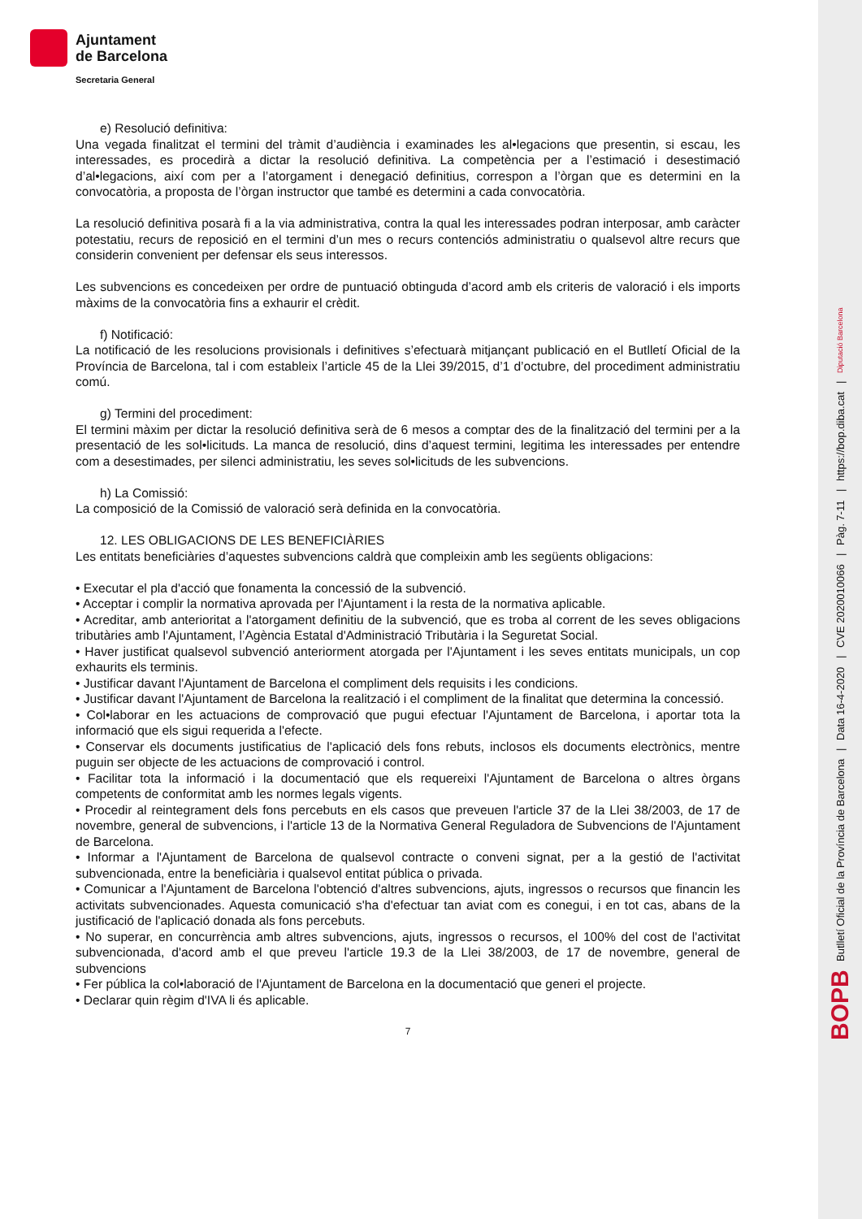BOPB Butlletí Oficial de la Província de Barcelona | Data 16-4-2020 | CVE 2020010066 | Pàg. 7-11 | https://bop.diba.cat | Diputació Barcelona
Ajuntament
de Barcelona
Secretaria General
e) Resolució definitiva:
Una vegada finalitzat el termini del tràmit d’audiència i examinades les al•legacions que presentin, si escau, les interessades, es procedirà a dictar la resolució definitiva. La competència per a l’estimació i desestimació d’al•legacions, així com per a l’atorgament i denegació definitius, correspon a l’òrgan que es determini en la convocatòria, a proposta de l’òrgan instructor que també es determini a cada convocatòria.
La resolució definitiva posarà fi a la via administrativa, contra la qual les interessades podran interposar, amb caràcter potestatiu, recurs de reposició en el termini d’un mes o recurs contenciós administratiu o qualsevol altre recurs que considerin convenient per defensar els seus interessos.
Les subvencions es concedeixen per ordre de puntuació obtinguda d’acord amb els criteris de valoració i els imports màxims de la convocatòria fins a exhaurir el crèdit.
f) Notificació:
La notificació de les resolucions provisionals i definitives s’efectuarà mitjançant publicació en el Butlletí Oficial de la Província de Barcelona, tal i com estableix l’article 45 de la Llei 39/2015, d’1 d’octubre, del procediment administratiu comú.
g) Termini del procediment:
El termini màxim per dictar la resolució definitiva serà de 6 mesos a comptar des de la finalització del termini per a la presentació de les sol•licituds. La manca de resolució, dins d’aquest termini, legitima les interessades per entendre com a desestimades, per silenci administratiu, les seves sol•licituds de les subvencions.
h) La Comissió:
La composició de la Comissió de valoració serà definida en la convocatòria.
12. LES OBLIGACIONS DE LES BENEFICIÀRIES
Les entitats beneficiàries d’aquestes subvencions caldrà que compleixin amb les següents obligacions:
• Executar el pla d'acció que fonamenta la concessió de la subvenció.
• Acceptar i complir la normativa aprovada per l'Ajuntament i la resta de la normativa aplicable.
• Acreditar, amb anterioritat a l'atorgament definitiu de la subvenció, que es troba al corrent de les seves obligacions tributàries amb l'Ajuntament, l’Agència Estatal d'Administració Tributària i la Seguretat Social.
• Haver justificat qualsevol subvenció anteriorment atorgada per l'Ajuntament i les seves entitats municipals, un cop exhaurits els terminis.
• Justificar davant l'Ajuntament de Barcelona el compliment dels requisits i les condicions.
• Justificar davant l'Ajuntament de Barcelona la realització i el compliment de la finalitat que determina la concessió.
• Col•laborar en les actuacions de comprovació que pugui efectuar l'Ajuntament de Barcelona, i aportar tota la informació que els sigui requerida a l'efecte.
• Conservar els documents justificatius de l'aplicació dels fons rebuts, inclosos els documents electrònics, mentre puguin ser objecte de les actuacions de comprovació i control.
• Facilitar tota la informació i la documentació que els requereixi l'Ajuntament de Barcelona o altres òrgans competents de conformitat amb les normes legals vigents.
• Procedir al reintegrament dels fons percebuts en els casos que preveuen l'article 37 de la Llei 38/2003, de 17 de novembre, general de subvencions, i l'article 13 de la Normativa General Reguladora de Subvencions de l'Ajuntament de Barcelona.
• Informar a l'Ajuntament de Barcelona de qualsevol contracte o conveni signat, per a la gestió de l'activitat subvencionada, entre la beneficiària i qualsevol entitat pública o privada.
• Comunicar a l'Ajuntament de Barcelona l'obtenció d'altres subvencions, ajuts, ingressos o recursos que financin les activitats subvencionades. Aquesta comunicació s'ha d'efectuar tan aviat com es conegui, i en tot cas, abans de la justificació de l'aplicació donada als fons percebuts.
• No superar, en concurrència amb altres subvencions, ajuts, ingressos o recursos, el 100% del cost de l'activitat subvencionada, d'acord amb el que preveu l'article 19.3 de la Llei 38/2003, de 17 de novembre, general de subvencions
• Fer pública la col•laboració de l'Ajuntament de Barcelona en la documentació que generi el projecte.
• Declarar quin règim d'IVA li és aplicable.
7